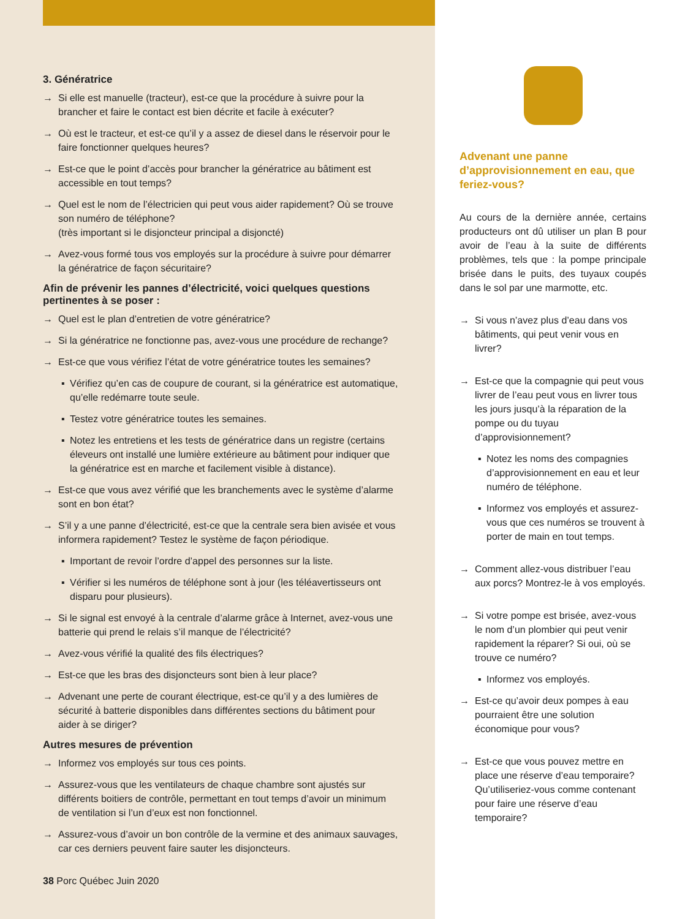3. Génératrice
Si elle est manuelle (tracteur), est-ce que la procédure à suivre pour la brancher et faire le contact est bien décrite et facile à exécuter?
Où est le tracteur, et est-ce qu’il y a assez de diesel dans le réservoir pour le faire fonctionner quelques heures?
Est-ce que le point d’accès pour brancher la génératrice au bâtiment est accessible en tout temps?
Quel est le nom de l’électricien qui peut vous aider rapidement? Où se trouve son numéro de téléphone?
(très important si le disjoncteur principal a disjoncté)
Avez-vous formé tous vos employés sur la procédure à suivre pour démarrer la génératrice de façon sécuritaire?
Afin de prévenir les pannes d’électricité, voici quelques questions pertinentes à se poser :
Quel est le plan d’entretien de votre génératrice?
Si la génératrice ne fonctionne pas, avez-vous une procédure de rechange?
Est-ce que vous vérifiez l’état de votre génératrice toutes les semaines?
▪ Vérifiez qu’en cas de coupure de courant, si la génératrice est automatique, qu’elle redémarre toute seule.
▪ Testez votre génératrice toutes les semaines.
▪ Notez les entretiens et les tests de génératrice dans un registre (certains éleveurs ont installé une lumière extérieure au bâtiment pour indiquer que la génératrice est en marche et facilement visible à distance).
Est-ce que vous avez vérifié que les branchements avec le système d’alarme sont en bon état?
S’il y a une panne d’électricité, est-ce que la centrale sera bien avisée et vous informera rapidement? Testez le système de façon périodique.
▪ Important de revoir l’ordre d’appel des personnes sur la liste.
▪ Vérifier si les numéros de téléphone sont à jour (les téléavertisseurs ont disparu pour plusieurs).
Si le signal est envoyé à la centrale d’alarme grâce à Internet, avez-vous une batterie qui prend le relais s’il manque de l’électricité?
Avez-vous vérifié la qualité des fils électriques?
Est-ce que les bras des disjoncteurs sont bien à leur place?
Advenant une perte de courant électrique, est-ce qu’il y a des lumières de sécurité à batterie disponibles dans différentes sections du bâtiment pour aider à se diriger?
Autres mesures de prévention
Informez vos employés sur tous ces points.
Assurez-vous que les ventilateurs de chaque chambre sont ajustés sur différents boitiers de contrôle, permettant en tout temps d’avoir un minimum de ventilation si l’un d’eux est non fonctionnel.
Assurez-vous d’avoir un bon contrôle de la vermine et des animaux sauvages, car ces derniers peuvent faire sauter les disjoncteurs.
38 Porc Québec Juin 2020
Advenant une panne d’approvisionnement en eau, que feriez-vous?
Au cours de la dernière année, certains producteurs ont dû utiliser un plan B pour avoir de l’eau à la suite de différents problèmes, tels que : la pompe principale brisée dans le puits, des tuyaux coupés dans le sol par une marmotte, etc.
Si vous n’avez plus d’eau dans vos bâtiments, qui peut venir vous en livrer?
Est-ce que la compagnie qui peut vous livrer de l’eau peut vous en livrer tous les jours jusqu’à la réparation de la pompe ou du tuyau d’approvisionnement?
▪ Notez les noms des compagnies d’approvisionnement en eau et leur numéro de téléphone.
▪ Informez vos employés et assurez-vous que ces numéros se trouvent à porter de main en tout temps.
Comment allez-vous distribuer l’eau aux porcs? Montrez-le à vos employés.
Si votre pompe est brisée, avez-vous le nom d’un plombier qui peut venir rapidement la réparer? Si oui, où se trouve ce numéro?
▪ Informez vos employés.
Est-ce qu’avoir deux pompes à eau pourraient être une solution économique pour vous?
Est-ce que vous pouvez mettre en place une réserve d’eau temporaire? Qu’utiliseriez-vous comme contenant pour faire une réserve d’eau temporaire?